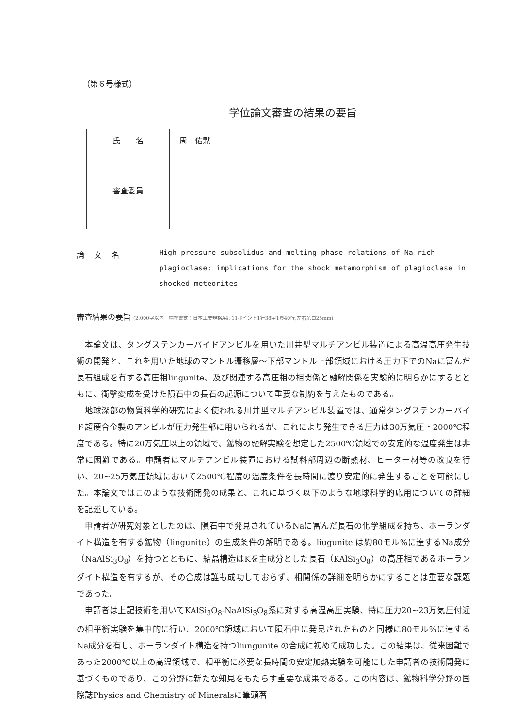（第６号様式）
学位論文審査の結果の要旨
| 氏 名 | 周 佑黙 |
| 審査委員 | |
論文名
High-pressure subsolidus and melting phase relations of Na-rich plagioclase: implications for the shock metamorphism of plagioclase in shocked meteorites
審査結果の要旨 (2,000字以内　標準書式：日本工業規格A4, 11ポイント1行38字1頁40行,左右余白25mm)
本論文は、タングステンカーバイドアンビルを用いた川井型マルチアンビル装置による高温高圧発生技術の開発と、これを用いた地球のマントル遷移層～下部マントル上部領域における圧力下でのNaに富んだ長石組成を有する高圧相lingunite、及び関連する高圧相の相関係と融解関係を実験的に明らかにするとともに、衝撃変成を受けた隕石中の長石の起源について重要な制約を与えたものである。
地球深部の物質科学的研究によく使われる川井型マルチアンビル装置では、通常タングステンカーバイド超硬合金製のアンビルが圧力発生部に用いられるが、これにより発生できる圧力は30万気圧・2000℃程度である。特に20万気圧以上の領域で、鉱物の融解実験を想定した2500℃領域での安定的な温度発生は非常に困難である。申請者はマルチアンビル装置における試料部周辺の断熱材、ヒーター材等の改良を行い、20~25万気圧領域において2500℃程度の温度条件を長時間に渡り安定的に発生することを可能にした。本論文ではこのような技術開発の成果と、これに基づく以下のような地球科学的応用についての詳細を記述している。
申請者が研究対象としたのは、隕石中で発見されているNaに富んだ長石の化学組成を持ち、ホーランダイト構造を有する鉱物（lingunite）の生成条件の解明である。liugunite は約80モル%に達するNa成分（NaAlSi<sub>3</sub>O<sub>8</sub>）を持つとともに、結晶構造はKを主成分とした長石（KAlSi<sub>3</sub>O<sub>8</sub>）の高圧相であるホーランダイト構造を有するが、その合成は誰も成功しておらず、相関係の詳細を明らかにすることは重要な課題であった。
申請者は上記技術を用いてKAlSi<sub>3</sub>O<sub>8</sub>-NaAlSi<sub>3</sub>O<sub>8</sub>系に対する高温高圧実験、特に圧力20~23万気圧付近の相平衡実験を集中的に行い、2000℃領域において隕石中に発見されたものと同様に80モル%に達するNa成分を有し、ホーランダイト構造を持つliungunite の合成に初めて成功した。この結果は、従来困難であった2000℃以上の高温領域で、相平衡に必要な長時間の安定加熱実験を可能にした申請者の技術開発に基づくものであり、この分野に新たな知見をもたらす重要な成果である。この内容は、鉱物科学分野の国際誌Physics and Chemistry of Mineralsに筆頭著